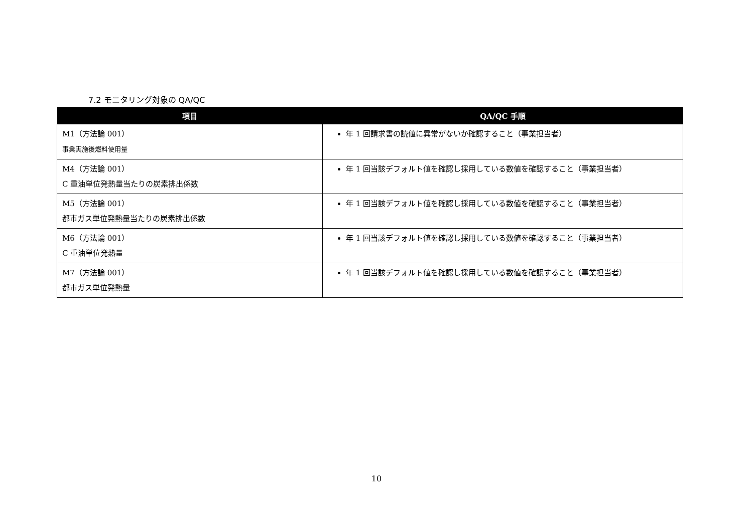7.2 モニタリング対象の QA/QC
| 項目 | QA/QC 手順 |
| --- | --- |
| M1（方法論 001） 事業実施後燃料使用量 | 年 1 回請求書の読値に異常がないか確認すること（事業担当者） |
| M4（方法論 001） C 重油単位発熱量当たりの炭素排出係数 | 年 1 回当該デフォルト値を確認し採用している数値を確認すること（事業担当者） |
| M5（方法論 001） 都市ガス単位発熱量当たりの炭素排出係数 | 年 1 回当該デフォルト値を確認し採用している数値を確認すること（事業担当者） |
| M6（方法論 001） C 重油単位発熱量 | 年 1 回当該デフォルト値を確認し採用している数値を確認すること（事業担当者） |
| M7（方法論 001） 都市ガス単位発熱量 | 年 1 回当該デフォルト値を確認し採用している数値を確認すること（事業担当者） |
10